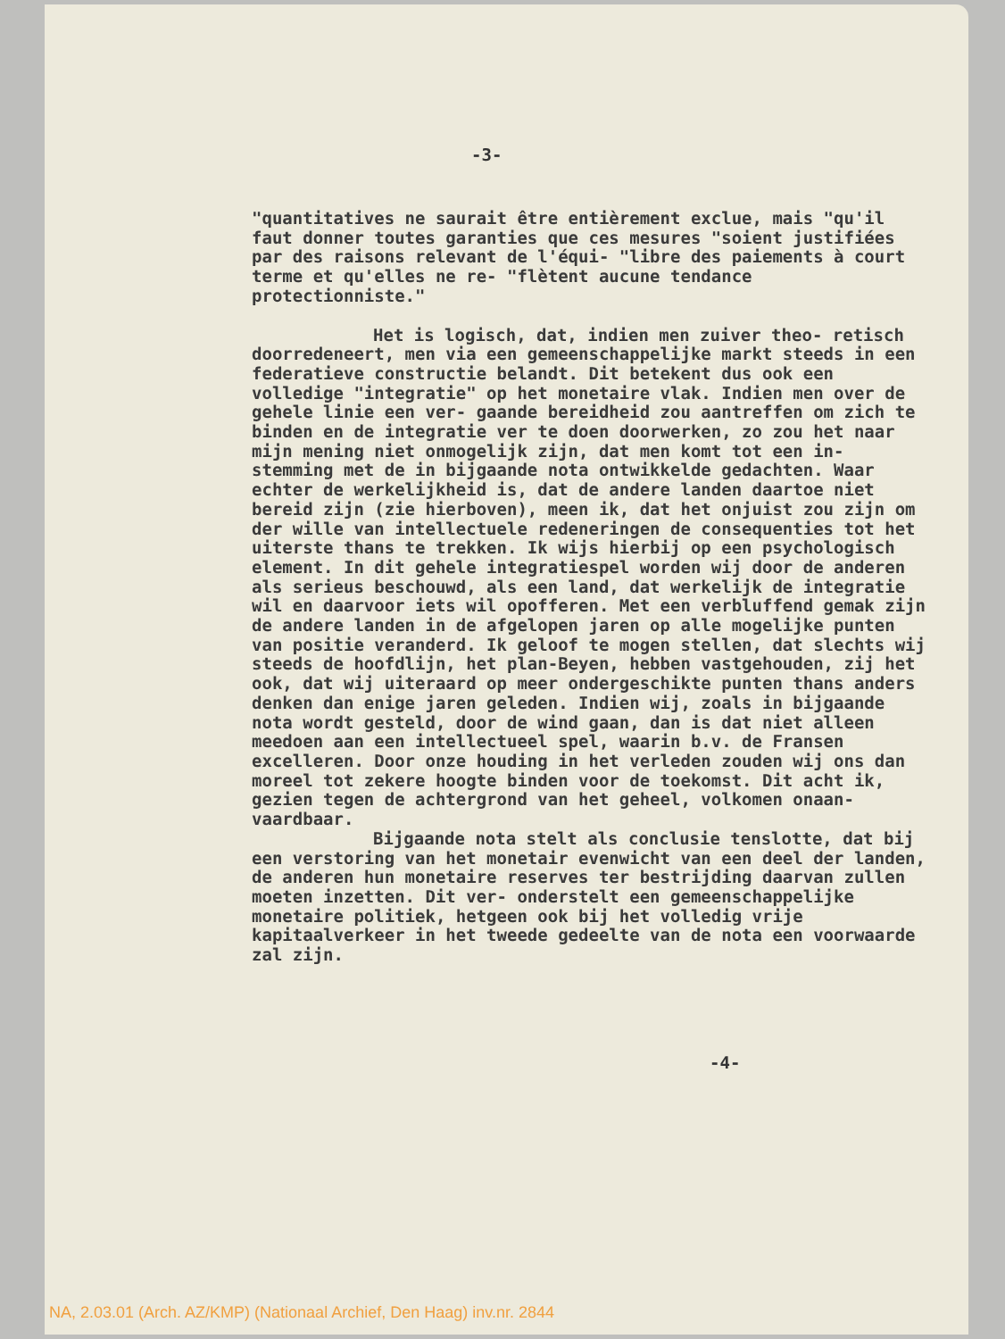-3-
"quantitatives ne saurait être entièrement exclue, mais "qu'il faut donner toutes garanties que ces mesures "soient justifiées par des raisons relevant de l'équi- "libre des paiements à court terme et qu'elles ne re- "flètent aucune tendance protectionniste."
Het is logisch, dat, indien men zuiver theo- retisch doorredeneert, men via een gemeenschappelijke markt steeds in een federatieve constructie belandt. Dit betekent dus ook een volledige "integratie" op het monetaire vlak. Indien men over de gehele linie een ver- gaande bereidheid zou aantreffen om zich te binden en de integratie ver te doen doorwerken, zo zou het naar mijn mening niet onmogelijk zijn, dat men komt tot een in- stemming met de in bijgaande nota ontwikkelde gedachten. Waar echter de werkelijkheid is, dat de andere landen daartoe niet bereid zijn (zie hierboven), meen ik, dat het onjuist zou zijn om der wille van intellectuele redeneringen de consequenties tot het uiterste thans te trekken. Ik wijs hierbij op een psychologisch element. In dit gehele integratiespel worden wij door de anderen als serieus beschouwd, als een land, dat werkelijk de integratie wil en daarvoor iets wil opofferen. Met een verbluffend gemak zijn de andere landen in de afgelopen jaren op alle mogelijke punten van positie veranderd. Ik geloof te mogen stellen, dat slechts wij steeds de hoofdlijn, het plan-Beyen, hebben vastgehouden, zij het ook, dat wij uiteraard op meer ondergeschikte punten thans anders denken dan enige jaren geleden. Indien wij, zoals in bijgaande nota wordt gesteld, door de wind gaan, dan is dat niet alleen meedoen aan een intellectueel spel, waarin b.v. de Fransen excelleren. Door onze houding in het verleden zouden wij ons dan moreel tot zekere hoogte binden voor de toekomst. Dit acht ik, gezien tegen de achtergrond van het geheel, volkomen onaan- vaardbaar.
Bijgaande nota stelt als conclusie tenslotte, dat bij een verstoring van het monetair evenwicht van een deel der landen, de anderen hun monetaire reserves ter bestrijding daarvan zullen moeten inzetten. Dit ver- onderstelt een gemeenschappelijke monetaire politiek, hetgeen ook bij het volledig vrije kapitaalverkeer in het tweede gedeelte van de nota een voorwaarde zal zijn.
-4-
NA, 2.03.01 (Arch. AZ/KMP) (Nationaal Archief, Den Haag) inv.nr. 2844